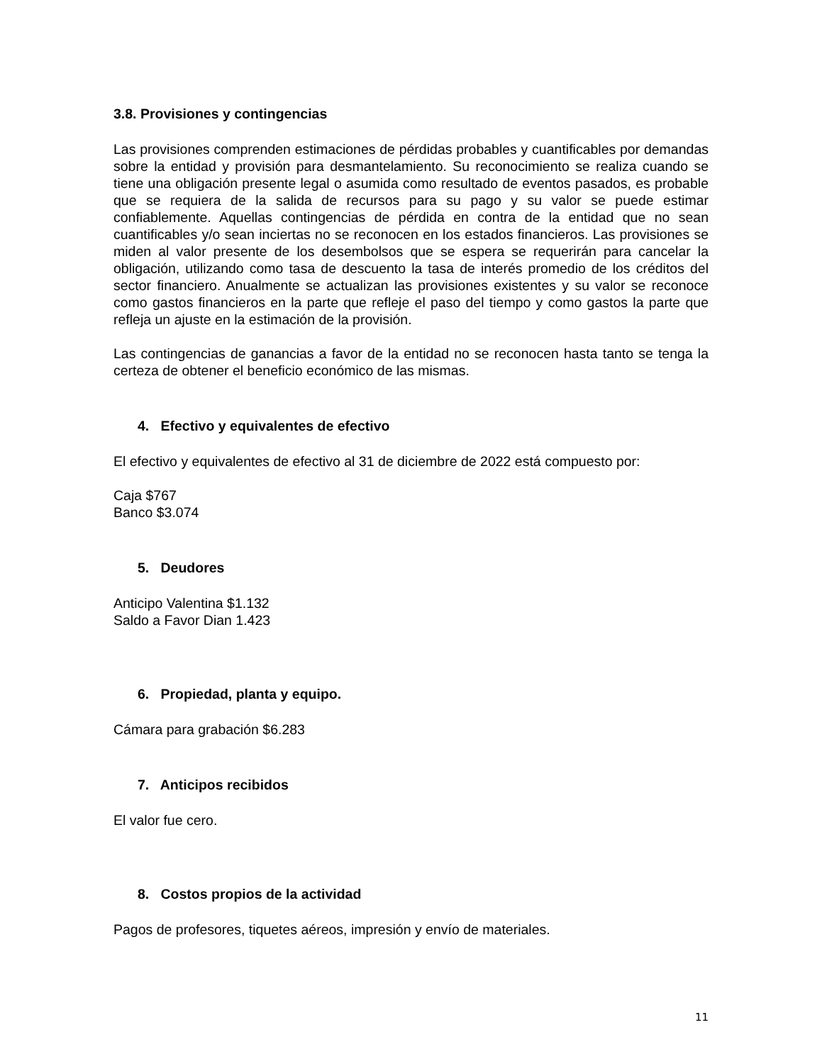3.8. Provisiones y contingencias
Las provisiones comprenden estimaciones de pérdidas probables y cuantificables por demandas sobre la entidad y provisión para desmantelamiento. Su reconocimiento se realiza cuando se tiene una obligación presente legal o asumida como resultado de eventos pasados, es probable que se requiera de la salida de recursos para su pago y su valor se puede estimar confiablemente. Aquellas contingencias de pérdida en contra de la entidad que no sean cuantificables y/o sean inciertas no se reconocen en los estados financieros. Las provisiones se miden al valor presente de los desembolsos que se espera se requerirán para cancelar la obligación, utilizando como tasa de descuento la tasa de interés promedio de los créditos del sector financiero. Anualmente se actualizan las provisiones existentes y su valor se reconoce como gastos financieros en la parte que refleje el paso del tiempo y como gastos la parte que refleja un ajuste en la estimación de la provisión.
Las contingencias de ganancias a favor de la entidad no se reconocen hasta tanto se tenga la certeza de obtener el beneficio económico de las mismas.
4. Efectivo y equivalentes de efectivo
El efectivo y equivalentes de efectivo al 31 de diciembre de 2022 está compuesto por:
Caja $767
Banco $3.074
5. Deudores
Anticipo Valentina $1.132
Saldo a Favor Dian 1.423
6. Propiedad, planta y equipo.
Cámara para grabación $6.283
7. Anticipos recibidos
El valor fue cero.
8. Costos propios de la actividad
Pagos de profesores, tiquetes aéreos, impresión y envío de materiales.
11